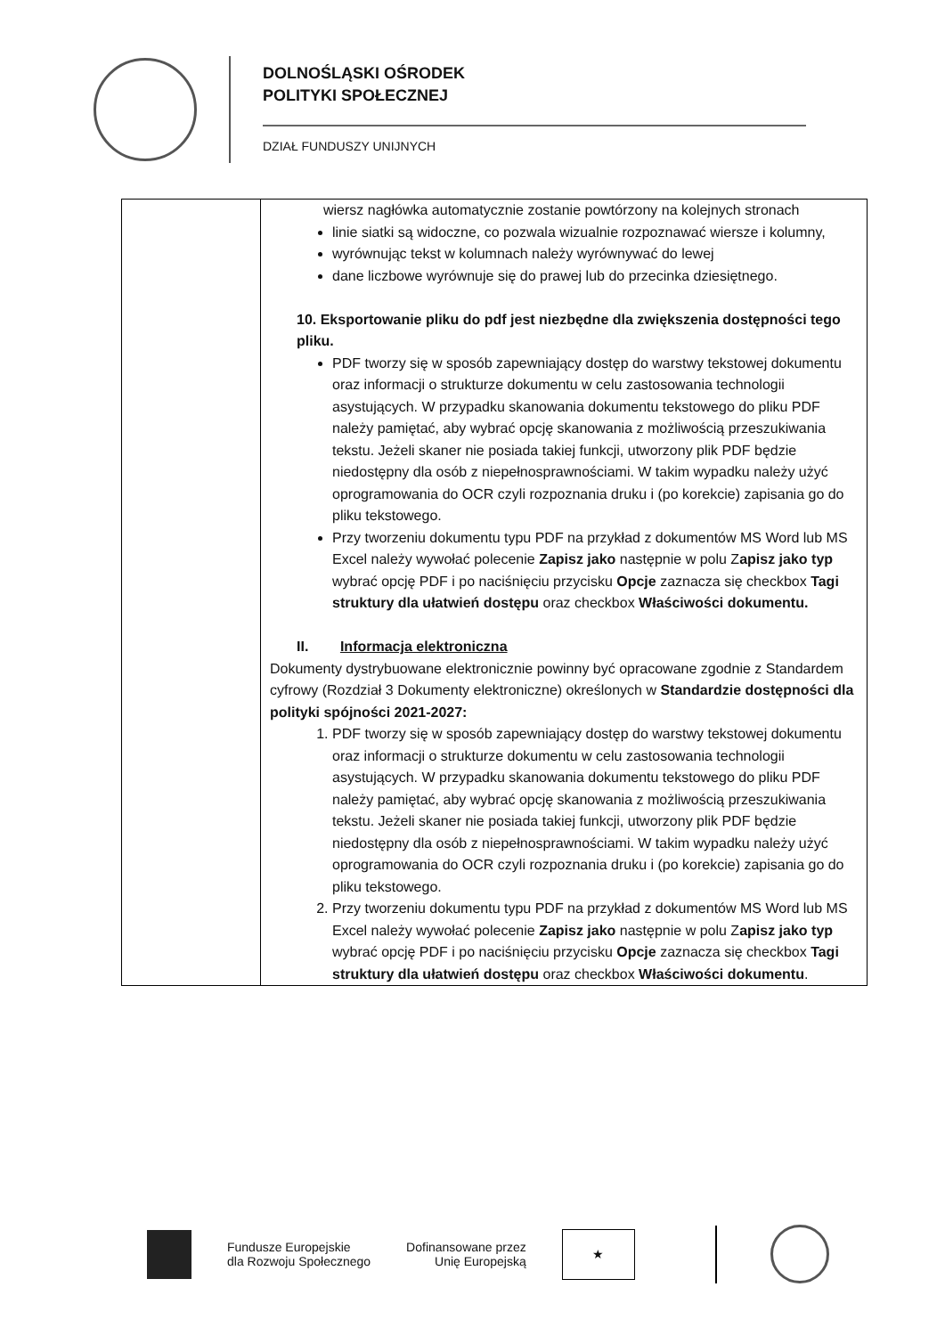DOLNOŚLĄSKI OŚRODEK
POLITYKI SPOŁECZNEJ
DZIAŁ FUNDUSZY UNIJNYCH
| | wiersz nagłówka automatycznie zostanie powtórzony na kolejnych stronach linie siatki są widoczne, co pozwala wizualnie rozpoznawać wiersze i kolumny, wyrównując tekst w kolumnach należy wyrównywać do lewej dane liczbowe wyrównuje się do prawej lub do przecinka dziesiętnego. 10. Eksportowanie pliku do pdf jest niezbędne dla zwiększenia dostępności tego pliku. PDF tworzy się w sposób zapewniający dostęp do warstwy tekstowej dokumentu oraz informacji o strukturze dokumentu w celu zastosowania technologii asystujących. W przypadku skanowania dokumentu tekstowego do pliku PDF należy pamiętać, aby wybrać opcję skanowania z możliwością przeszukiwania tekstu. Jeżeli skaner nie posiada takiej funkcji, utworzony plik PDF będzie niedostępny dla osób z niepełnosprawnościami. W takim wypadku należy użyć oprogramowania do OCR czyli rozpoznania druku i (po korekcie) zapisania go do pliku tekstowego. Przy tworzeniu dokumentu typu PDF na przykład z dokumentów MS Word lub MS Excel należy wywołać polecenie Zapisz jako następnie w polu Z apisz jako typ wybrać opcję PDF i po naciśnięciu przycisku Opcje zaznacza się checkbox Tagi struktury dla ułatwień dostępu oraz checkbox Właściwości dokumentu. II. Informacja elektroniczna Dokumenty dystrybuowane elektronicznie powinny być opracowane zgodnie z Standardem cyfrowy (Rozdział 3 Dokumenty elektroniczne) określonych w Standardzie dostępności dla polityki spójności 2021-2027: 1. PDF tworzy się w sposób zapewniający dostęp do warstwy tekstowej dokumentu oraz informacji o strukturze dokumentu w celu zastosowania technologii asystujących. W przypadku skanowania dokumentu tekstowego do pliku PDF należy pamiętać, aby wybrać opcję skanowania z możliwością przeszukiwania tekstu. Jeżeli skaner nie posiada takiej funkcji, utworzony plik PDF będzie niedostępny dla osób z niepełnosprawnościami. W takim wypadku należy użyć oprogramowania do OCR czyli rozpoznania druku i (po korekcie) zapisania go do pliku tekstowego. 2. Przy tworzeniu dokumentu typu PDF na przykład z dokumentów MS Word lub MS Excel należy wywołać polecenie Zapisz jako następnie w polu Z apisz jako typ wybrać opcję PDF i po naciśnięciu przycisku Opcje zaznacza się checkbox Tagi struktury dla ułatwień dostępu oraz checkbox Właściwości dokumentu . |
Fundusze Europejskie
dla Rozwoju Społecznego
Dofinansowane przez
Unię Europejską
★